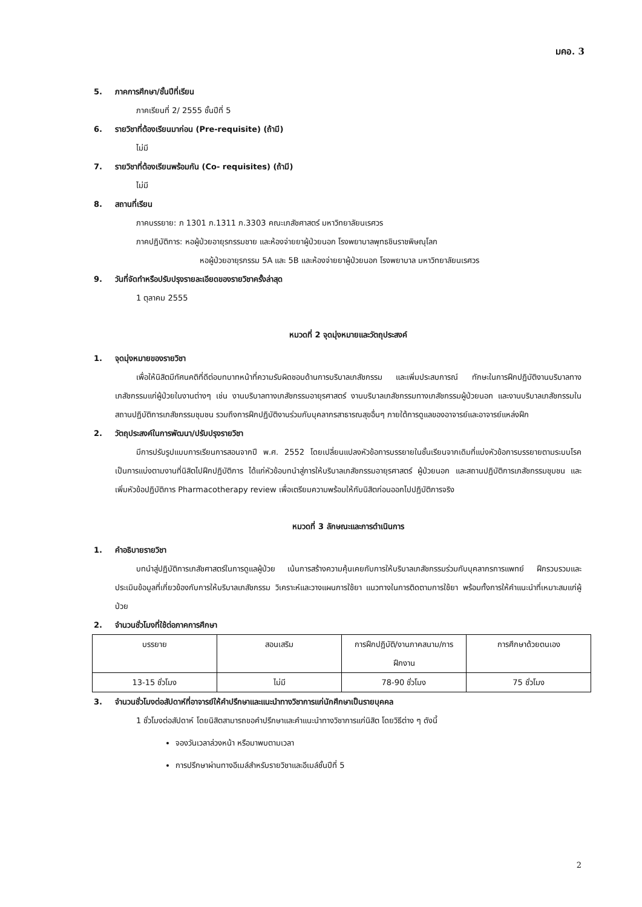มคอ. 3
5. ภาคการศึกษา/ชั้นปีที่เรียน
ภาคเรียนที่ 2/ 2555 ชั้นปีที่ 5
6. รายวิชาที่ต้องเรียนมาก่อน (Pre-requisite) (ถ้ามี)
ไม่มี
7. รายวิชาที่ต้องเรียนพร้อมกัน (Co- requisites) (ถ้ามี)
ไม่มี
8. สถานที่เรียน
ภาคบรรยาย: ภ 1301 ภ.1311 ภ.3303 คณะเภสัชศาสตร์ มหาวิทยาลัยนเรศวร
ภาคปฏิบัติการ: หอผู้ป่วยอายุรกรรมชาย และห้องจ่ายยาผู้ป่วยนอก โรงพยาบาลพุทธชินราชพิษณุโลก
หอผู้ป่วยอายุรกรรม 5A และ 5B และห้องจ่ายยาผู้ป่วยนอก โรงพยาบาล มหาวิทยาลัยนเรศวร
9. วันที่จัดทำหรือปรับปรุงรายละเอียดของรายวิชาครั้งล่าสุด
1 ตุลาคม 2555
หมวดที่ 2 จุดมุ่งหมายและวัตถุประสงค์
1. จุดมุ่งหมายของรายวิชา
เพื่อให้นิสิตมีทัศนคติที่ดีต่อบทบาทหน้าที่ความรับผิดชอบด้านการบริบาลเภสัชกรรม และเพิ่มประสบการณ์ ทักษะในการฝึกปฏิบัติงานบริบาลทางเภสัชกรรมแก่ผู้ป่วยในงานต่างๆ เช่น งานบริบาลทางเภสัชกรรมอายุรศาสตร์ งานบริบาลเภสัชกรรมทางเภสัชกรรมผู้ป่วยนอก และงานบริบาลเภสัชกรรมในสถานปฏิบัติการเภสัชกรรมชุมชน รวมถึงการฝึกปฏิบัติงานร่วมกับบุคลากรสาธารณสุขอื่นๆ ภายใต้การดูแลของอาจารย์และอาจารย์แหล่งฝึก
2. วัตถุประสงค์ในการพัฒนา/ปรับปรุงรายวิชา
มีการปรับรูปแบบการเรียนการสอนจากปี พ.ศ. 2552 โดยเปลี่ยนแปลงหัวข้อการบรรยายในชั้นเรียนจากเดิมที่แบ่งหัวข้อการบรรยายตามระบบโรค เป็นการแบ่งตามงานที่นิสิตไปฝึกปฏิบัติการ ได้แก่หัวข้อบทนำสู่การให้บริบาลเภสัชกรรมอายุรศาสตร์ ผู้ป่วยนอก และสถานปฏิบัติการเภสัชกรรมชุมชน และเพิ่มหัวข้อปฏิบัติการ Pharmacotherapy review เพื่อเตรียมความพร้อมให้กับนิสิตก่อนออกไปปฏิบัติการจริง
หมวดที่ 3 ลักษณะและการดำเนินการ
1. คำอธิบายรายวิชา
บทนำสู่ปฏิบัติการเภสัชศาสตร์ในการดูแลผู้ป่วย เน้นการสร้างความคุ้นเคยกับการให้บริบาลเภสัชกรรมร่วมกับบุคลากรการแพทย์ ฝึกรวบรวมและประเมินข้อมูลที่เกี่ยวข้องกับการให้บริบาลเภสัชกรรม วิเคราะห์และวางแผนการใช้ยา แนวทางในการติดตามการใช้ยา พร้อมทั้งการให้คำแนะนำที่เหมาะสมแก่ผู้ป่วย
2. จำนวนชั่วโมงที่ใช้ต่อภาคการศึกษา
| บรรยาย | สอนเสริม | การฝึกปฏิบัติ/งานภาคสนาม/การฝึกงาน | การศึกษาด้วยตนเอง |
| 13-15 ชั่วโมง | ไม่มี | 78-90 ชั่วโมง | 75 ชั่วโมง |
3. จำนวนชั่วโมงต่อสัปดาห์ที่อาจารย์ให้คำปรึกษาและแนะนำทางวิชาการแก่นักศึกษาเป็นรายบุคคล
1 ชั่วโมงต่อสัปดาห์ โดยนิสิตสามารถขอคำปรึกษาและคำแนะนำทางวิชาการแก่นิสิต โดยวิธีต่าง ๆ ดังนี้
จองวันเวลาล่วงหน้า หรือมาพบตามเวลา
การปรึกษาผ่านทางอีเมล์สำหรับรายวิชาและอีเมล์ชั้นปีที่ 5
2